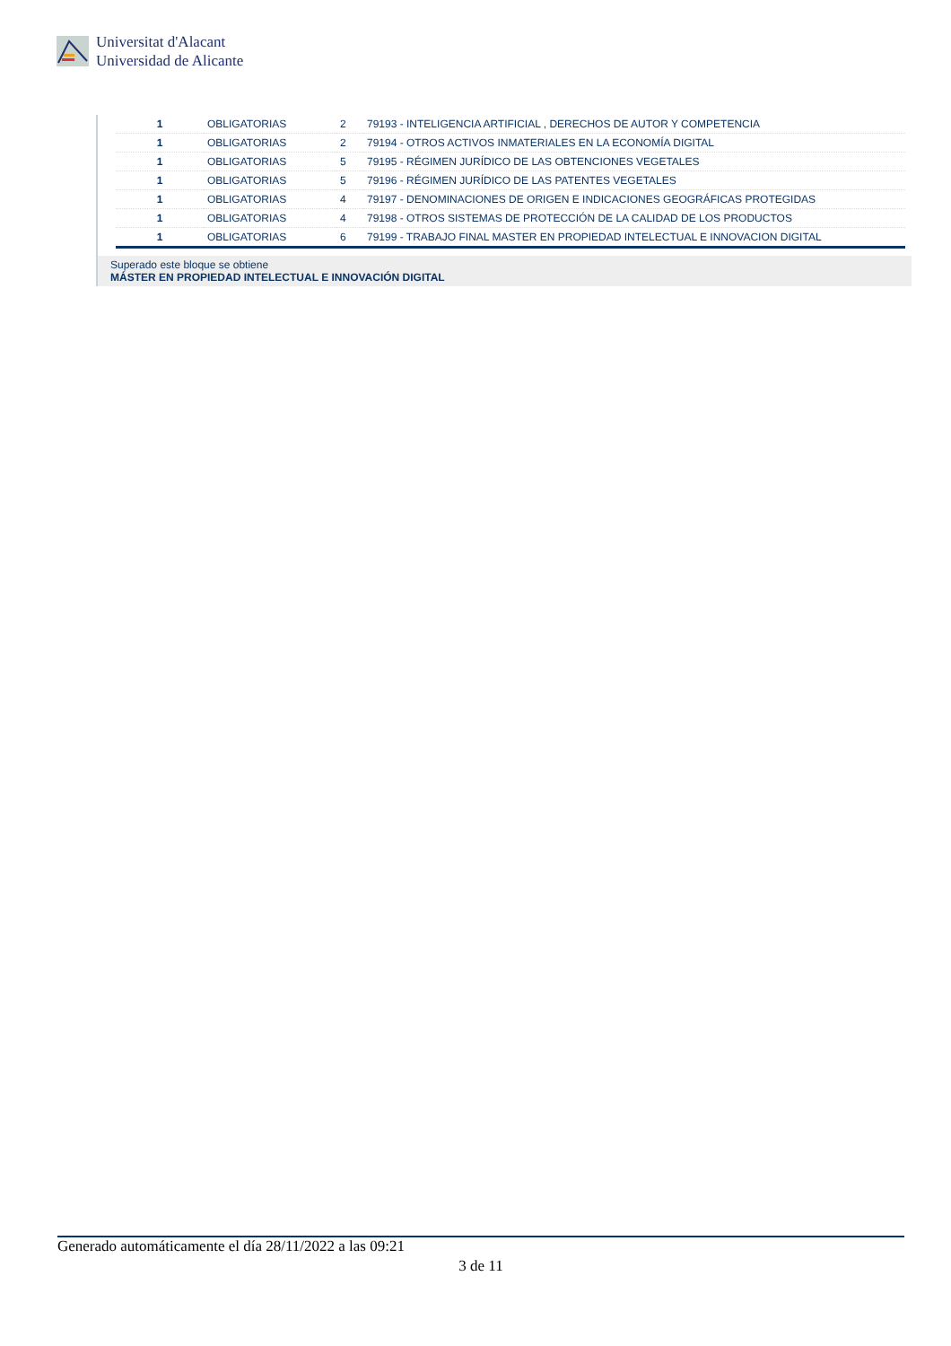Universitat d'Alacant
Universidad de Alicante
| 1 | OBLIGATORIAS | 2 | 79193 - INTELIGENCIA ARTIFICIAL , DERECHOS DE AUTOR Y COMPETENCIA |
| 1 | OBLIGATORIAS | 2 | 79194 - OTROS ACTIVOS INMATERIALES EN LA ECONOMÍA DIGITAL |
| 1 | OBLIGATORIAS | 5 | 79195 - RÉGIMEN JURÍDICO DE LAS OBTENCIONES VEGETALES |
| 1 | OBLIGATORIAS | 5 | 79196 - RÉGIMEN JURÍDICO DE LAS PATENTES VEGETALES |
| 1 | OBLIGATORIAS | 4 | 79197 - DENOMINACIONES DE ORIGEN E INDICACIONES GEOGRÁFICAS PROTEGIDAS |
| 1 | OBLIGATORIAS | 4 | 79198 - OTROS SISTEMAS DE PROTECCIÓN DE LA CALIDAD DE LOS PRODUCTOS |
| 1 | OBLIGATORIAS | 6 | 79199 - TRABAJO FINAL MASTER EN PROPIEDAD INTELECTUAL E INNOVACION DIGITAL |
Superado este bloque se obtiene
MÁSTER EN PROPIEDAD INTELECTUAL E INNOVACIÓN DIGITAL
Generado automáticamente el día 28/11/2022 a las 09:21
3 de 11